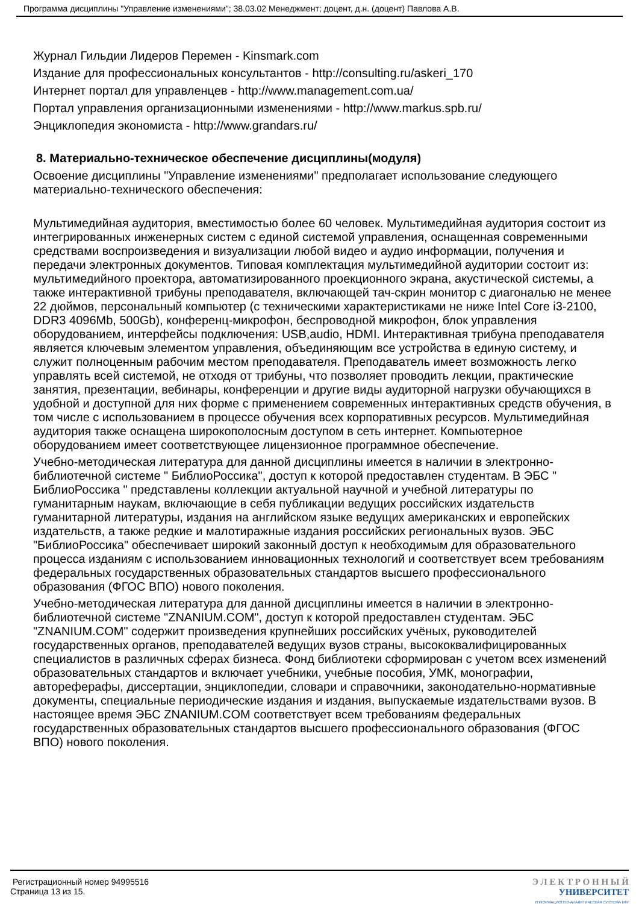Программа дисциплины "Управление изменениями"; 38.03.02 Менеджмент; доцент, д.н. (доцент) Павлова А.В.
Журнал Гильдии Лидеров Перемен - Kinsmark.com
Издание для профессиональных консультантов - http://consulting.ru/askeri_170
Интернет портал для управленцев - http://www.management.com.ua/
Портал управления организационными изменениями - http://www.markus.spb.ru/
Энциклопедия экономиста - http://www.grandars.ru/
8. Материально-техническое обеспечение дисциплины(модуля)
Освоение дисциплины "Управление изменениями" предполагает использование следующего материально-технического обеспечения:
Мультимедийная аудитория, вместимостью более 60 человек. Мультимедийная аудитория состоит из интегрированных инженерных систем с единой системой управления, оснащенная современными средствами воспроизведения и визуализации любой видео и аудио информации, получения и передачи электронных документов. Типовая комплектация мультимедийной аудитории состоит из: мультимедийного проектора, автоматизированного проекционного экрана, акустической системы, а также интерактивной трибуны преподавателя, включающей тач-скрин монитор с диагональю не менее 22 дюймов, персональный компьютер (с техническими характеристиками не ниже Intel Core i3-2100, DDR3 4096Mb, 500Gb), конференц-микрофон, беспроводной микрофон, блок управления оборудованием, интерфейсы подключения: USB,audio, HDMI. Интерактивная трибуна преподавателя является ключевым элементом управления, объединяющим все устройства в единую систему, и служит полноценным рабочим местом преподавателя. Преподаватель имеет возможность легко управлять всей системой, не отходя от трибуны, что позволяет проводить лекции, практические занятия, презентации, вебинары, конференции и другие виды аудиторной нагрузки обучающихся в удобной и доступной для них форме с применением современных интерактивных средств обучения, в том числе с использованием в процессе обучения всех корпоративных ресурсов. Мультимедийная аудитория также оснащена широкополосным доступом в сеть интернет. Компьютерное оборудованием имеет соответствующее лицензионное программное обеспечение.
Учебно-методическая литература для данной дисциплины имеется в наличии в электронно-библиотечной системе " БиблиоРоссика", доступ к которой предоставлен студентам. В ЭБС " БиблиоРоссика " представлены коллекции актуальной научной и учебной литературы по гуманитарным наукам, включающие в себя публикации ведущих российских издательств гуманитарной литературы, издания на английском языке ведущих американских и европейских издательств, а также редкие и малотиражные издания российских региональных вузов. ЭБС "БиблиоРоссика" обеспечивает широкий законный доступ к необходимым для образовательного процесса изданиям с использованием инновационных технологий и соответствует всем требованиям федеральных государственных образовательных стандартов высшего профессионального образования (ФГОС ВПО) нового поколения.
Учебно-методическая литература для данной дисциплины имеется в наличии в электронно-библиотечной системе "ZNANIUM.COM", доступ к которой предоставлен студентам. ЭБС "ZNANIUM.COM" содержит произведения крупнейших российских учёных, руководителей государственных органов, преподавателей ведущих вузов страны, высококвалифицированных специалистов в различных сферах бизнеса. Фонд библиотеки сформирован с учетом всех изменений образовательных стандартов и включает учебники, учебные пособия, УМК, монографии, автореферафы, диссертации, энциклопедии, словари и справочники, законодательно-нормативные документы, специальные периодические издания и издания, выпускаемые издательствами вузов. В настоящее время ЭБС ZNANIUM.COM соответствует всем требованиям федеральных государственных образовательных стандартов высшего профессионального образования (ФГОС ВПО) нового поколения.
Регистрационный номер 94995516
Страница 13 из 15.
Э Л Е К Т Р О Н Н Ы Й
УНИВЕРСИТЕТ
ИНФОРМАЦИОННО-АНАЛИТИЧЕСКАЯ СИСТЕМА КФУ